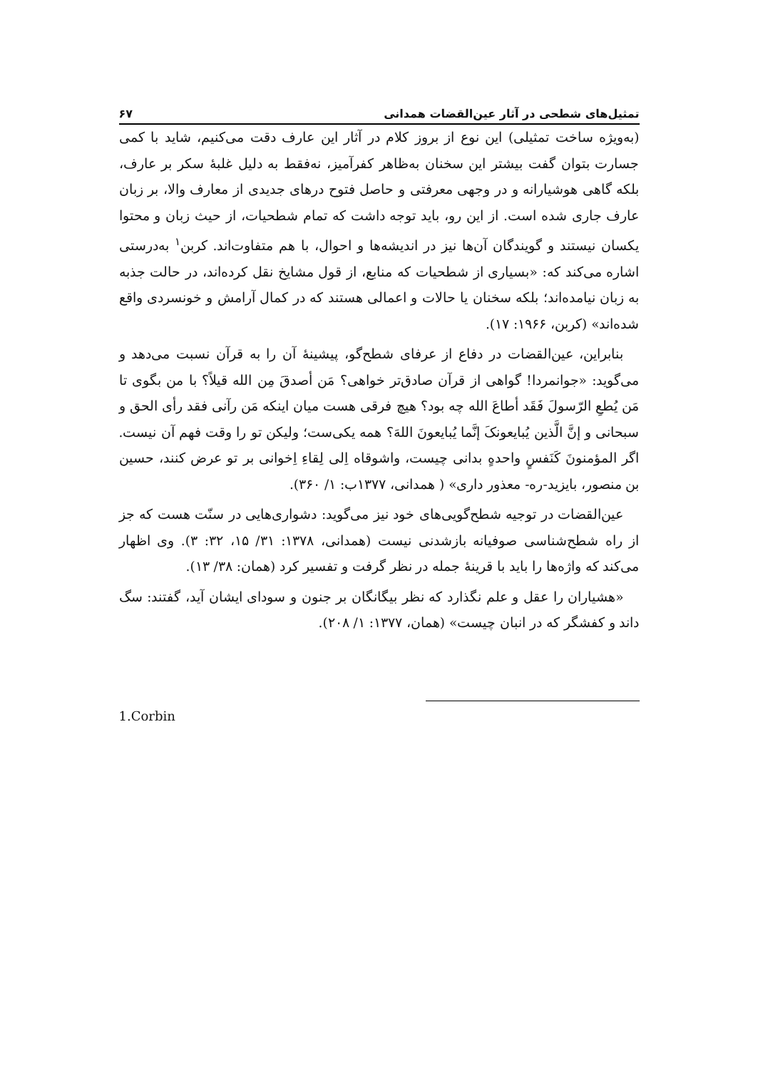تمثیل‌های شطحی در آثار عین‌القضات همدانی ۶۷
(به‌ویژه ساخت تمثیلی) این نوع از بروز کلام در آثار این عارف دقت می‌کنیم، شاید با کمی جسارت بتوان گفت بیشتر این سخنان به‌ظاهر کفرآمیز، نه‌فقط به دلیل غلبهٔ سکر بر عارف، بلکه گاهی هوشیارانه و در وجهی معرفتی و حاصل فتوح درهای جدیدی از معارف والا، بر زبان عارف جاری شده است. از این رو، باید توجه داشت که تمام شطحیات، از حیث زبان و محتوا یکسان نیستند و گویندگان آن‌ها نیز در اندیشه‌ها و احوال، با هم متفاوت‌اند. کربن<sup>۱</sup> به‌درستی اشاره می‌کند که: «بسیاری از شطحیات که منابع، از قول مشایخ نقل کرده‌اند، در حالت جذبه به زبان نیامده‌اند؛ بلکه سخنان یا حالات و اعمالی هستند که در کمال آرامش و خونسردی واقع شده‌اند» (کربن، ۱۹۶۶: ۱۷).
بنابراین، عین‌القضات در دفاع از عرفای شطح‌گو، پیشینهٔ آن را به قرآن نسبت می‌دهد و می‌گوید: «جوانمردا! گواهی از قرآن صادق‌تر خواهی؟ مَن أصدقَ مِن الله قیلاً؟ با من بگوی تا مَن یُطعِ الرّسولَ فَقَد أطاعَ الله چه بود؟ هیچ فرقی هست میان اینکه مَن رآنی فقد رأی الحق و سبحانی و إنَّ الَّذین یُبایعونکَ إنَّما یُبایعونَ اللهَ؟ همه یکی‌ست؛ ولیکن تو را وقت فهم آن نیست. اگر المؤمنونَ کَنَفسٍ واحدهٍ بدانی چیست، واشوقاه اِلی لِقاءِ اِخوانی بر تو عرض کنند، حسین بن منصور، بایزید-ره- معذور داری» ( همدانی، ۱۳۷۷ب: ۱/ ۳۶۰).
عین‌القضات در توجیه شطح‌گویی‌های خود نیز می‌گوید: دشواری‌هایی در سنّت هست که جز از راه شطح‌شناسی صوفیانه بازشدنی نیست (همدانی، ۱۳۷۸: ۳۱/ ۱۵، ۳۲: ۳). وی اظهار می‌کند که واژه‌ها را باید با قرینهٔ جمله در نظر گرفت و تفسیر کرد (همان: ۳۸/ ۱۳).
«هشیاران را عقل و علم نگذارد که نظر بیگانگان بر جنون و سودای ایشان آید، گفتند: سگ داند و کفشگر که در انبان چیست» (همان، ۱۳۷۷: ۱/ ۲۰۸).
1.Corbin